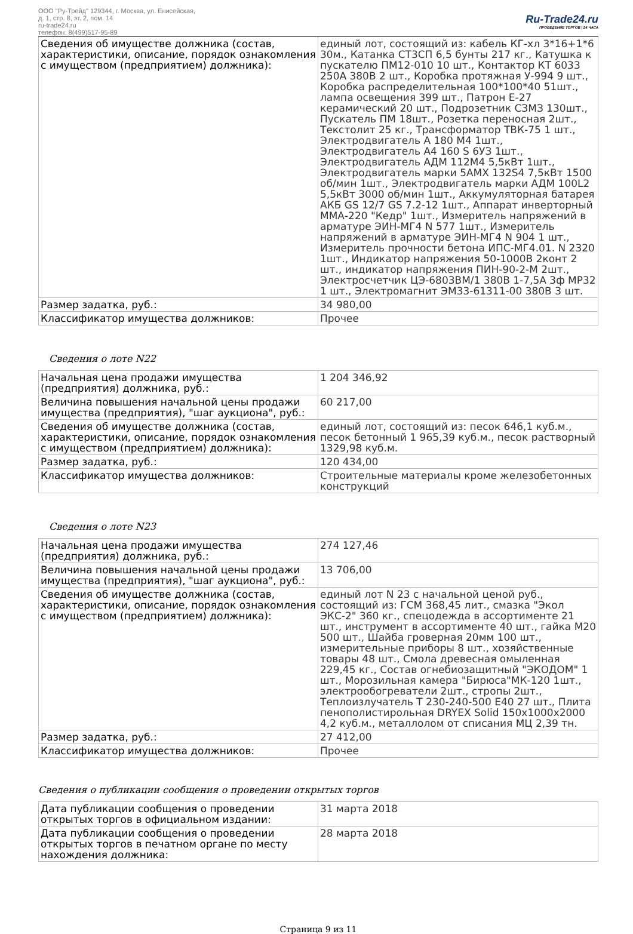ООО "Ру-Трейд" 129344, г. Москва, ул. Енисейская,
д. 1, стр. 8, эт. 2, пом. 14
ru-trade24.ru
телефон: 8(499)517-95-89
Ru-Trade24.ru
ПРОВЕДЕНИЕ ТОРГОВ | 24 ЧАСА
| Сведения об имуществе должника (состав, характеристики, описание, порядок ознакомления с имуществом (предприятием) должника): | единый лот, состоящий из: кабель КГ-хл 3*16+1*6 30м., Катанка СТ3СП 6,5 бунты 217 кг., Катушка к пускателю ПМ12-010 10 шт., Контактор КТ 6033 250А 380В 2 шт., Коробка протяжная У-994 9 шт., Коробка распределительная 100*100*40 51шт., лампа освещения 399 шт., Патрон Е-27 керамический 20 шт., Подрозетник СЗМЗ 130шт., Пускатель ПМ 18шт., Розетка переносная 2шт., Текстолит 25 кг., Трансформатор ТВК-75 1 шт., Электродвигатель А 180 М4 1шт., Электродвигатель А4 160 S 6УЗ 1шт., Электродвигатель АДМ 112М4 5,5кВт 1шт., Электродвигатель марки 5АМХ 132S4 7,5кВт 1500 об/мин 1шт., Электродвигатель марки АДМ 100L2 5,5кВт 3000 об/мин 1шт., Аккумуляторная батарея АКБ GS 12/7 GS 7.2-12 1шт., Аппарат инверторный ММА-220 "Кедр" 1шт., Измеритель напряжений в арматуре ЭИН-МГ4 N 577 1шт., Измеритель напряжений в арматуре ЭИН-МГ4 N 904 1 шт., Измеритель прочности бетона ИПС-МГ4.01. N 2320 1шт., Индикатор напряжения 50-1000В 2конт 2 шт., индикатор напряжения ПИН-90-2-М 2шт., Электросчетчик ЦЭ-6803ВМ/1 380В 1-7,5А 3ф МР32 1 шт., Электромагнит ЭМ33-61311-00 380В 3 шт. |
| Размер задатка, руб.: | 34 980,00 |
| Классификатор имущества должников: | Прочее |
Сведения о лоте N22
| Начальная цена продажи имущества (предприятия) должника, руб.: | 1 204 346,92 |
| Величина повышения начальной цены продажи имущества (предприятия), "шаг аукциона", руб.: | 60 217,00 |
| Сведения об имуществе должника (состав, характеристики, описание, порядок ознакомления с имуществом (предприятием) должника): | единый лот, состоящий из: песок 646,1 куб.м., песок бетонный 1 965,39 куб.м., песок растворный 1329,98 куб.м. |
| Размер задатка, руб.: | 120 434,00 |
| Классификатор имущества должников: | Строительные материалы кроме железобетонных конструкций |
Сведения о лоте N23
| Начальная цена продажи имущества (предприятия) должника, руб.: | 274 127,46 |
| Величина повышения начальной цены продажи имущества (предприятия), "шаг аукциона", руб.: | 13 706,00 |
| Сведения об имуществе должника (состав, характеристики, описание, порядок ознакомления с имуществом (предприятием) должника): | единый лот N 23 с начальной ценой руб., состоящий из: ГСМ 368,45 лит., смазка "Экол ЭКС-2" 360 кг., спецодежда в ассортименте 21 шт., инструмент в ассортименте 40 шт., гайка М20 500 шт., Шайба гроверная 20мм 100 шт., измерительные приборы 8 шт., хозяйственные товары 48 шт., Смола древесная омыленная 229,45 кг., Состав огнебиозащитный "ЭКОДОМ" 1 шт., Морозильная камера "Бирюса"МК-120 1шт., электрообогреватели 2шт., стропы 2шт., Теплоизлучатель Т 230-240-500 Е40 27 шт., Плита пенополистирольная DRYEX Solid 150х1000х2000 4,2 куб.м., металлолом от списания МЦ 2,39 тн. |
| Размер задатка, руб.: | 27 412,00 |
| Классификатор имущества должников: | Прочее |
Сведения о публикации сообщения о проведении открытых торгов
| Дата публикации сообщения о проведении открытых торгов в официальном издании: | 31 марта 2018 |
| Дата публикации сообщения о проведении открытых торгов в печатном органе по месту нахождения должника: | 28 марта 2018 |
Страница 9 из 11